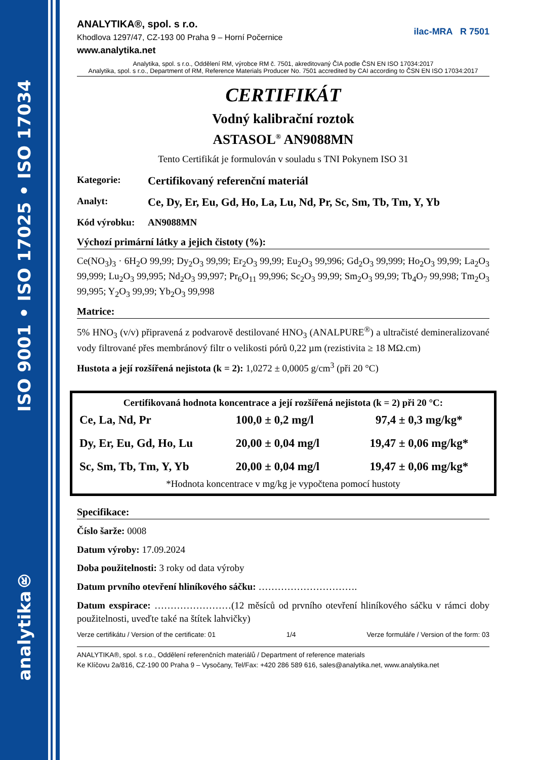ISO 9001 • ISO 17025 • ISO 17034
analytika®
ANALYTIKA®, spol. s r.o.
Khodlova 1297/47, CZ-193 00 Praha 9 – Horní Počernice
www.analytika.net
ilac-MRA R 7501
Analytika, spol. s r.o., Oddělení RM, výrobce RM č. 7501, akreditovaný ČIA podle ČSN EN ISO 17034:2017
Analytika, spol. s r.o., Department of RM, Reference Materials Producer No. 7501 accredited by CAI according to ČSN EN ISO 17034:2017
CERTIFIKÁT
Vodný kalibrační roztok
ASTASOL<sup>®</sup> AN9088MN
Tento Certifikát je formulován v souladu s TNI Pokynem ISO 31
Kategorie: Certifikovaný referenční materiál
Analyt: Ce, Dy, Er, Eu, Gd, Ho, La, Lu, Nd, Pr, Sc, Sm, Tb, Tm, Y, Yb
Kód výrobku: AN9088MN
Výchozí primární látky a jejich čistoty (%):
Ce(NO<sub>3</sub>)<sub>3</sub> · 6H<sub>2</sub>O 99,99; Dy<sub>2</sub>O<sub>3</sub> 99,99; Er<sub>2</sub>O<sub>3</sub> 99,99; Eu<sub>2</sub>O<sub>3</sub> 99,996; Gd<sub>2</sub>O<sub>3</sub> 99,999; Ho<sub>2</sub>O<sub>3</sub> 99,99; La<sub>2</sub>O<sub>3</sub> 99,999; Lu<sub>2</sub>O<sub>3</sub> 99,995; Nd<sub>2</sub>O<sub>3</sub> 99,997; Pr<sub>6</sub>O<sub>11</sub> 99,996; Sc<sub>2</sub>O<sub>3</sub> 99,99; Sm<sub>2</sub>O<sub>3</sub> 99,99; Tb<sub>4</sub>O<sub>7</sub> 99,998; Tm<sub>2</sub>O<sub>3</sub> 99,995; Y<sub>2</sub>O<sub>3</sub> 99,99; Yb<sub>2</sub>O<sub>3</sub> 99,998
Matrice:
5% HNO<sub>3</sub> (v/v) připravená z podvarově destilované HNO<sub>3</sub> (ANALPURE<sup>®</sup>) a ultračisté demineralizované vody filtrované přes membránový filtr o velikosti pórů 0,22 µm (rezistivita ≥ 18 MΩ.cm)
Hustota a její rozšířená nejistota (k = 2): 1,0272 ± 0,0005 g/cm<sup>3</sup> (při 20 °C)
Certifikovaná hodnota koncentrace a její rozšířená nejistota (k = 2) při 20 °C:
| Ce, La, Nd, Pr | 100,0 ± 0,2 mg/l | 97,4 ± 0,3 mg/kg* |
| Dy, Er, Eu, Gd, Ho, Lu | 20,00 ± 0,04 mg/l | 19,47 ± 0,06 mg/kg* |
| Sc, Sm, Tb, Tm, Y, Yb | 20,00 ± 0,04 mg/l | 19,47 ± 0,06 mg/kg* |
*Hodnota koncentrace v mg/kg je vypočtena pomocí hustoty
Specifikace:
Číslo šarže: 0008
Datum výroby: 17.09.2024
Doba použitelnosti: 3 roky od data výroby
Datum prvního otevření hliníkového sáčku: ………………………….
Datum exspirace: ……………………(12 měsíců od prvního otevření hliníkového sáčku v rámci doby použitelnosti, uveďte také na štítek lahvičky)
Verze certifikátu / Version of the certificate: 01 1/4 Verze formuláře / Version of the form: 03
ANALYTIKA®, spol. s r.o., Oddělení referenčních materiálů / Department of reference materials
Ke Klíčovu 2a/816, CZ-190 00 Praha 9 – Vysočany, Tel/Fax: +420 286 589 616, sales@analytika.net, www.analytika.net